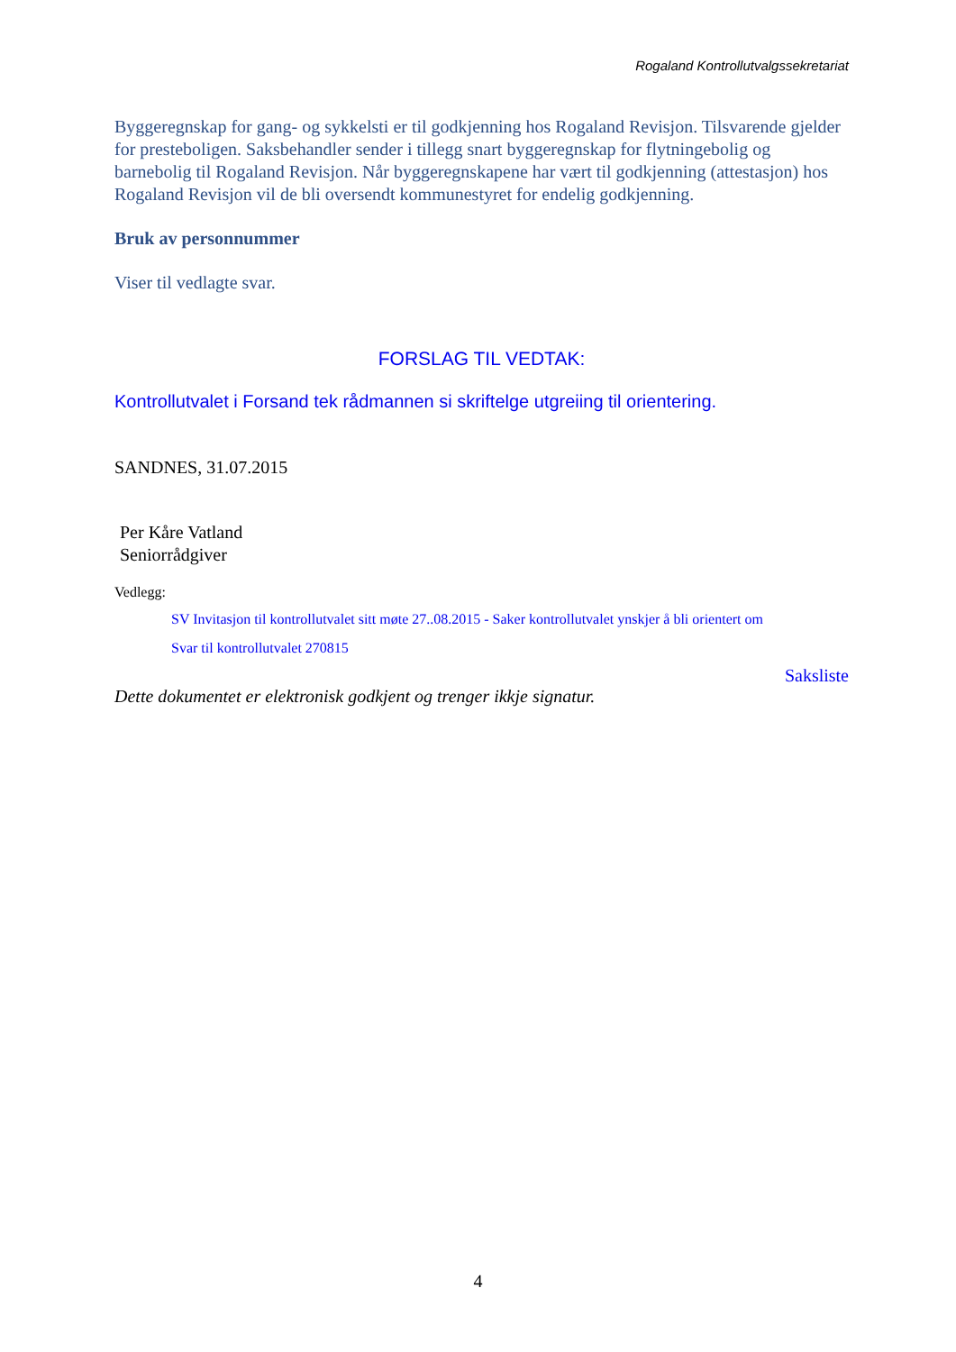Rogaland Kontrollutvalgssekretariat
Byggeregnskap for gang- og sykkelsti er til godkjenning hos Rogaland Revisjon. Tilsvarende gjelder for presteboligen. Saksbehandler sender i tillegg snart byggeregnskap for flytningebolig og barnebolig til Rogaland Revisjon. Når byggeregnskapene har vært til godkjenning (attestasjon) hos Rogaland Revisjon vil de bli oversendt kommunestyret for endelig godkjenning.
Bruk av personnummer
Viser til vedlagte svar.
FORSLAG TIL VEDTAK:
Kontrollutvalet i Forsand tek rådmannen si skriftelge utgreiing til orientering.
SANDNES, 31.07.2015
Per Kåre Vatland
Seniorrådgiver
Vedlegg:
SV Invitasjon til kontrollutvalet sitt møte 27..08.2015 - Saker kontrollutvalet ynskjer å bli orientert om
Svar til kontrollutvalet 270815
Saksliste
Dette dokumentet er elektronisk godkjent og trenger ikkje signatur.
4